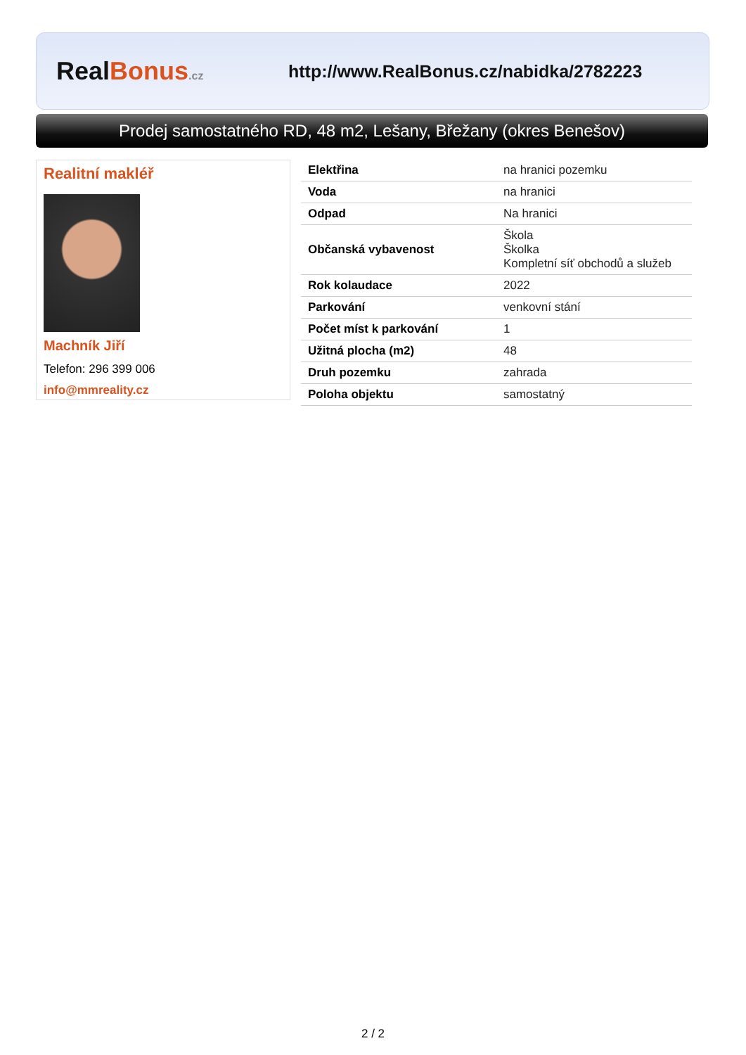RealBonus.cz
http://www.RealBonus.cz/nabidka/2782223
Prodej samostatného RD, 48 m2, Lešany, Břežany (okres Benešov)
Realitní makléř
Machník Jiří
Telefon: 296 399 006
info@mmreality.cz
| Elektřina | na hranici pozemku |
| Voda | na hranici |
| Odpad | Na hranici |
| Občanská vybavenost | Škola Školka Kompletní síť obchodů a služeb |
| Rok kolaudace | 2022 |
| Parkování | venkovní stání |
| Počet míst k parkování | 1 |
| Užitná plocha (m2) | 48 |
| Druh pozemku | zahrada |
| Poloha objektu | samostatný |
2 / 2